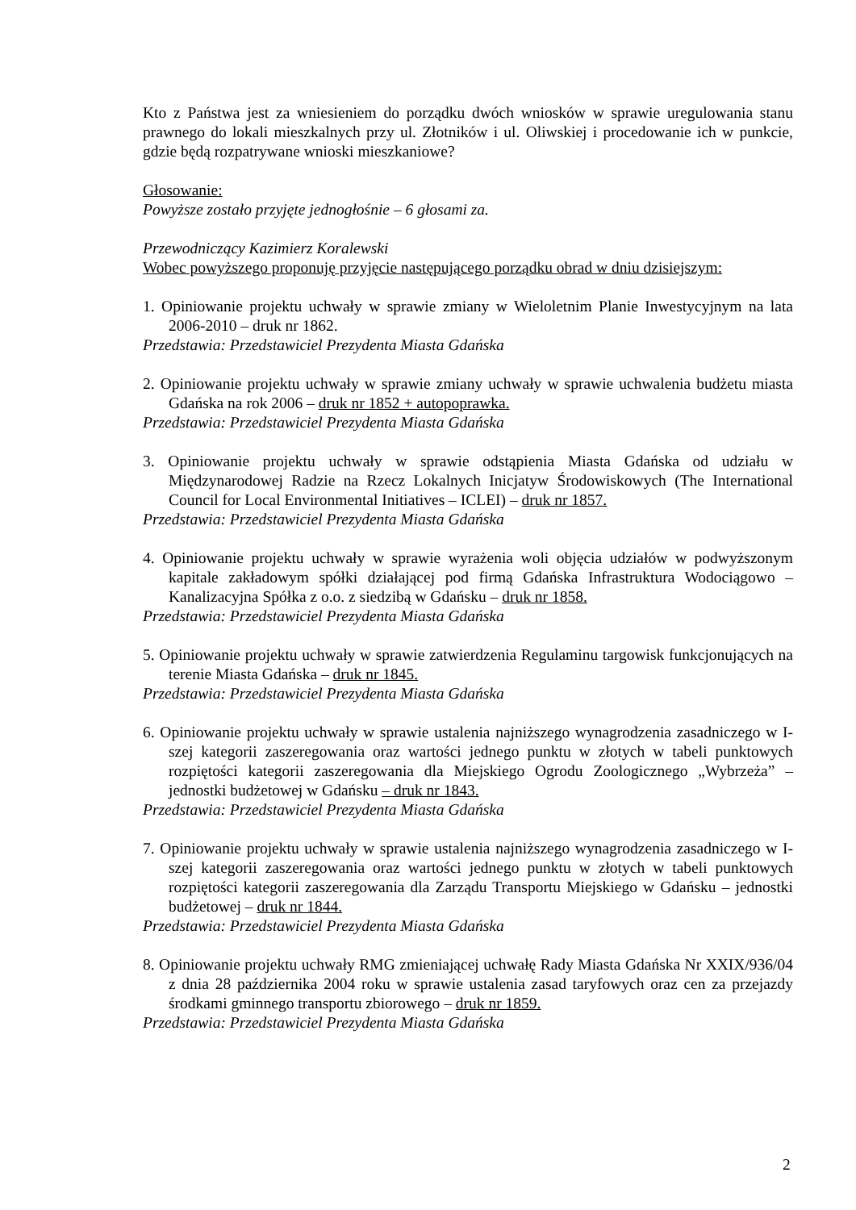Kto z Państwa jest za wniesieniem do porządku dwóch wniosków w sprawie uregulowania stanu prawnego do lokali mieszkalnych przy ul. Złotników i ul. Oliwskiej i procedowanie ich w punkcie, gdzie będą rozpatrywane wnioski mieszkaniowe?
Głosowanie:
Powyższe zostało przyjęte jednogłośnie – 6 głosami za.
Przewodniczący Kazimierz Koralewski
Wobec powyższego proponuję przyjęcie następującego porządku obrad w dniu dzisiejszym:
1. Opiniowanie projektu uchwały w sprawie zmiany w Wieloletnim Planie Inwestycyjnym na lata 2006-2010 – druk nr 1862.
Przedstawia: Przedstawiciel Prezydenta Miasta Gdańska
2. Opiniowanie projektu uchwały w sprawie zmiany uchwały w sprawie uchwalenia budżetu miasta Gdańska na rok 2006 – druk nr 1852 + autopoprawka.
Przedstawia: Przedstawiciel Prezydenta Miasta Gdańska
3. Opiniowanie projektu uchwały w sprawie odstąpienia Miasta Gdańska od udziału w Międzynarodowej Radzie na Rzecz Lokalnych Inicjatyw Środowiskowych (The International Council for Local Environmental Initiatives – ICLEI) – druk nr 1857.
Przedstawia: Przedstawiciel Prezydenta Miasta Gdańska
4. Opiniowanie projektu uchwały w sprawie wyrażenia woli objęcia udziałów w podwyższonym kapitale zakładowym spółki działającej pod firmą Gdańska Infrastruktura Wodociągowo – Kanalizacyjna Spółka z o.o. z siedzibą w Gdańsku – druk nr 1858.
Przedstawia: Przedstawiciel Prezydenta Miasta Gdańska
5. Opiniowanie projektu uchwały w sprawie zatwierdzenia Regulaminu targowisk funkcjonujących na terenie Miasta Gdańska – druk nr 1845.
Przedstawia: Przedstawiciel Prezydenta Miasta Gdańska
6. Opiniowanie projektu uchwały w sprawie ustalenia najniższego wynagrodzenia zasadniczego w I-szej kategorii zaszeregowania oraz wartości jednego punktu w złotych w tabeli punktowych rozpiętości kategorii zaszeregowania dla Miejskiego Ogrodu Zoologicznego „Wybrzeża” – jednostki budżetowej w Gdańsku – druk nr 1843.
Przedstawia: Przedstawiciel Prezydenta Miasta Gdańska
7. Opiniowanie projektu uchwały w sprawie ustalenia najniższego wynagrodzenia zasadniczego w I-szej kategorii zaszeregowania oraz wartości jednego punktu w złotych w tabeli punktowych rozpiętości kategorii zaszeregowania dla Zarządu Transportu Miejskiego w Gdańsku – jednostki budżetowej – druk nr 1844.
Przedstawia: Przedstawiciel Prezydenta Miasta Gdańska
8. Opiniowanie projektu uchwały RMG zmieniającej uchwałę Rady Miasta Gdańska Nr XXIX/936/04 z dnia 28 października 2004 roku w sprawie ustalenia zasad taryfowych oraz cen za przejazdy środkami gminnego transportu zbiorowego – druk nr 1859.
Przedstawia: Przedstawiciel Prezydenta Miasta Gdańska
2